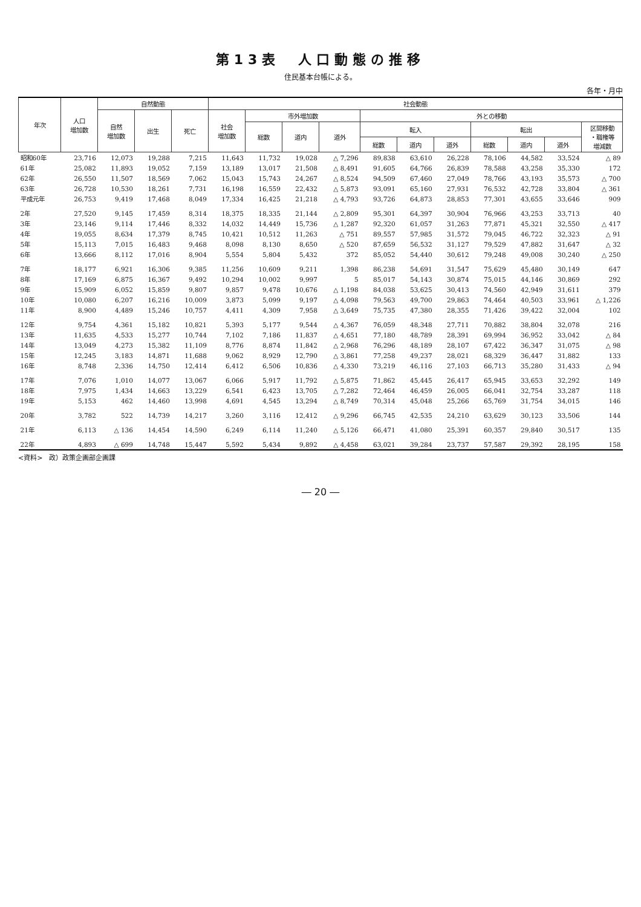第13表　人口動態の推移
住民基本台帳による。
各年・月中
| 年次 | 人口 増加数 | 自然動態 | | | 社会動態 | | | | | | | | | | |
| --- | --- | --- | --- | --- | --- | --- | --- | --- | --- | --- | --- | --- | --- | --- | --- |
| | | 自然 増加数 | 出生 | 死亡 | 社会 増加数 | 市外増加数 | | | 外との移動 | | | | | | |
| | | | | | | 総数 | 道内 | 道外 | 転入 | | | 転出 | | | 区間移動 ・職権等 増減数 |
| | | | | | | | | | 総数 | 道内 | 道外 | 総数 | 道内 | 道外 | |
| 昭和60年 | 23,716 | 12,073 | 19,288 | 7,215 | 11,643 | 11,732 | 19,028 | △ 7,296 | 89,838 | 63,610 | 26,228 | 78,106 | 44,582 | 33,524 | △ 89 |
| 61年 | 25,082 | 11,893 | 19,052 | 7,159 | 13,189 | 13,017 | 21,508 | △ 8,491 | 91,605 | 64,766 | 26,839 | 78,588 | 43,258 | 35,330 | 172 |
| 62年 | 26,550 | 11,507 | 18,569 | 7,062 | 15,043 | 15,743 | 24,267 | △ 8,524 | 94,509 | 67,460 | 27,049 | 78,766 | 43,193 | 35,573 | △ 700 |
| 63年 | 26,728 | 10,530 | 18,261 | 7,731 | 16,198 | 16,559 | 22,432 | △ 5,873 | 93,091 | 65,160 | 27,931 | 76,532 | 42,728 | 33,804 | △ 361 |
| 平成元年 | 26,753 | 9,419 | 17,468 | 8,049 | 17,334 | 16,425 | 21,218 | △ 4,793 | 93,726 | 64,873 | 28,853 | 77,301 | 43,655 | 33,646 | 909 |
| 2年 | 27,520 | 9,145 | 17,459 | 8,314 | 18,375 | 18,335 | 21,144 | △ 2,809 | 95,301 | 64,397 | 30,904 | 76,966 | 43,253 | 33,713 | 40 |
| 3年 | 23,146 | 9,114 | 17,446 | 8,332 | 14,032 | 14,449 | 15,736 | △ 1,287 | 92,320 | 61,057 | 31,263 | 77,871 | 45,321 | 32,550 | △ 417 |
| 4年 | 19,055 | 8,634 | 17,379 | 8,745 | 10,421 | 10,512 | 11,263 | △ 751 | 89,557 | 57,985 | 31,572 | 79,045 | 46,722 | 32,323 | △ 91 |
| 5年 | 15,113 | 7,015 | 16,483 | 9,468 | 8,098 | 8,130 | 8,650 | △ 520 | 87,659 | 56,532 | 31,127 | 79,529 | 47,882 | 31,647 | △ 32 |
| 6年 | 13,666 | 8,112 | 17,016 | 8,904 | 5,554 | 5,804 | 5,432 | 372 | 85,052 | 54,440 | 30,612 | 79,248 | 49,008 | 30,240 | △ 250 |
| 7年 | 18,177 | 6,921 | 16,306 | 9,385 | 11,256 | 10,609 | 9,211 | 1,398 | 86,238 | 54,691 | 31,547 | 75,629 | 45,480 | 30,149 | 647 |
| 8年 | 17,169 | 6,875 | 16,367 | 9,492 | 10,294 | 10,002 | 9,997 | 5 | 85,017 | 54,143 | 30,874 | 75,015 | 44,146 | 30,869 | 292 |
| 9年 | 15,909 | 6,052 | 15,859 | 9,807 | 9,857 | 9,478 | 10,676 | △ 1,198 | 84,038 | 53,625 | 30,413 | 74,560 | 42,949 | 31,611 | 379 |
| 10年 | 10,080 | 6,207 | 16,216 | 10,009 | 3,873 | 5,099 | 9,197 | △ 4,098 | 79,563 | 49,700 | 29,863 | 74,464 | 40,503 | 33,961 | △ 1,226 |
| 11年 | 8,900 | 4,489 | 15,246 | 10,757 | 4,411 | 4,309 | 7,958 | △ 3,649 | 75,735 | 47,380 | 28,355 | 71,426 | 39,422 | 32,004 | 102 |
| 12年 | 9,754 | 4,361 | 15,182 | 10,821 | 5,393 | 5,177 | 9,544 | △ 4,367 | 76,059 | 48,348 | 27,711 | 70,882 | 38,804 | 32,078 | 216 |
| 13年 | 11,635 | 4,533 | 15,277 | 10,744 | 7,102 | 7,186 | 11,837 | △ 4,651 | 77,180 | 48,789 | 28,391 | 69,994 | 36,952 | 33,042 | △ 84 |
| 14年 | 13,049 | 4,273 | 15,382 | 11,109 | 8,776 | 8,874 | 11,842 | △ 2,968 | 76,296 | 48,189 | 28,107 | 67,422 | 36,347 | 31,075 | △ 98 |
| 15年 | 12,245 | 3,183 | 14,871 | 11,688 | 9,062 | 8,929 | 12,790 | △ 3,861 | 77,258 | 49,237 | 28,021 | 68,329 | 36,447 | 31,882 | 133 |
| 16年 | 8,748 | 2,336 | 14,750 | 12,414 | 6,412 | 6,506 | 10,836 | △ 4,330 | 73,219 | 46,116 | 27,103 | 66,713 | 35,280 | 31,433 | △ 94 |
| 17年 | 7,076 | 1,010 | 14,077 | 13,067 | 6,066 | 5,917 | 11,792 | △ 5,875 | 71,862 | 45,445 | 26,417 | 65,945 | 33,653 | 32,292 | 149 |
| 18年 | 7,975 | 1,434 | 14,663 | 13,229 | 6,541 | 6,423 | 13,705 | △ 7,282 | 72,464 | 46,459 | 26,005 | 66,041 | 32,754 | 33,287 | 118 |
| 19年 | 5,153 | 462 | 14,460 | 13,998 | 4,691 | 4,545 | 13,294 | △ 8,749 | 70,314 | 45,048 | 25,266 | 65,769 | 31,754 | 34,015 | 146 |
| 20年 | 3,782 | 522 | 14,739 | 14,217 | 3,260 | 3,116 | 12,412 | △ 9,296 | 66,745 | 42,535 | 24,210 | 63,629 | 30,123 | 33,506 | 144 |
| 21年 | 6,113 | △ 136 | 14,454 | 14,590 | 6,249 | 6,114 | 11,240 | △ 5,126 | 66,471 | 41,080 | 25,391 | 60,357 | 29,840 | 30,517 | 135 |
| 22年 | 4,893 | △ 699 | 14,748 | 15,447 | 5,592 | 5,434 | 9,892 | △ 4,458 | 63,021 | 39,284 | 23,737 | 57,587 | 29,392 | 28,195 | 158 |
<資料>　政）政策企画部企画課
― 20 ―